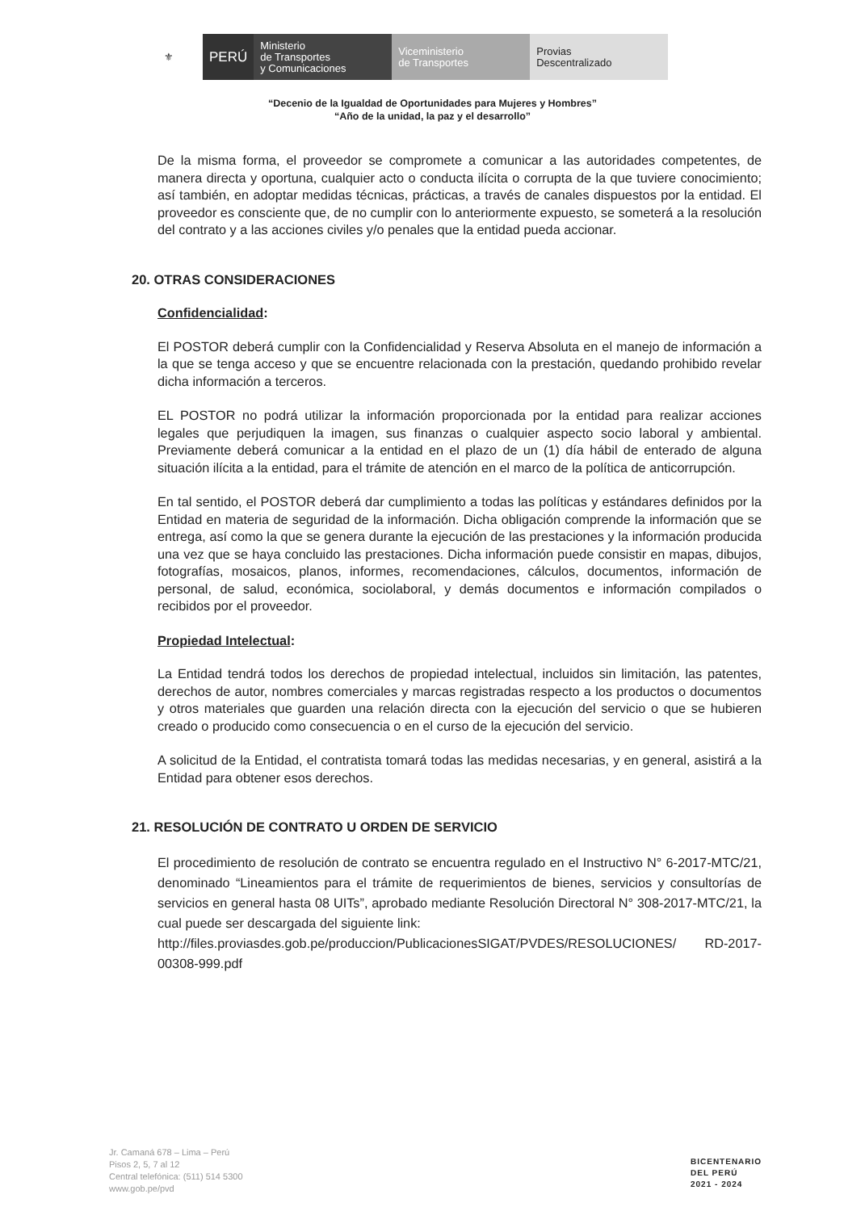⚜ PERÚ Ministerio
de Transportes
y Comunicaciones
Viceministerio
de Transportes
Provias
Descentralizado
“Decenio de la Igualdad de Oportunidades para Mujeres y Hombres”
“Año de la unidad, la paz y el desarrollo”
De la misma forma, el proveedor se compromete a comunicar a las autoridades competentes, de manera directa y oportuna, cualquier acto o conducta ilícita o corrupta de la que tuviere conocimiento; así también, en adoptar medidas técnicas, prácticas, a través de canales dispuestos por la entidad. El proveedor es consciente que, de no cumplir con lo anteriormente expuesto, se someterá a la resolución del contrato y a las acciones civiles y/o penales que la entidad pueda accionar.
20. OTRAS CONSIDERACIONES
Confidencialidad:
El POSTOR deberá cumplir con la Confidencialidad y Reserva Absoluta en el manejo de información a la que se tenga acceso y que se encuentre relacionada con la prestación, quedando prohibido revelar dicha información a terceros.
EL POSTOR no podrá utilizar la información proporcionada por la entidad para realizar acciones legales que perjudiquen la imagen, sus finanzas o cualquier aspecto socio laboral y ambiental. Previamente deberá comunicar a la entidad en el plazo de un (1) día hábil de enterado de alguna situación ilícita a la entidad, para el trámite de atención en el marco de la política de anticorrupción.
En tal sentido, el POSTOR deberá dar cumplimiento a todas las políticas y estándares definidos por la Entidad en materia de seguridad de la información. Dicha obligación comprende la información que se entrega, así como la que se genera durante la ejecución de las prestaciones y la información producida una vez que se haya concluido las prestaciones. Dicha información puede consistir en mapas, dibujos, fotografías, mosaicos, planos, informes, recomendaciones, cálculos, documentos, información de personal, de salud, económica, sociolaboral, y demás documentos e información compilados o recibidos por el proveedor.
Propiedad Intelectual:
La Entidad tendrá todos los derechos de propiedad intelectual, incluidos sin limitación, las patentes, derechos de autor, nombres comerciales y marcas registradas respecto a los productos o documentos y otros materiales que guarden una relación directa con la ejecución del servicio o que se hubieren creado o producido como consecuencia o en el curso de la ejecución del servicio.
A solicitud de la Entidad, el contratista tomará todas las medidas necesarias, y en general, asistirá a la Entidad para obtener esos derechos.
21. RESOLUCIÓN DE CONTRATO U ORDEN DE SERVICIO
El procedimiento de resolución de contrato se encuentra regulado en el Instructivo N° 6-2017-MTC/21, denominado “Lineamientos para el trámite de requerimientos de bienes, servicios y consultorías de servicios en general hasta 08 UITs”, aprobado mediante Resolución Directoral N° 308-2017-MTC/21, la cual puede ser descargada del siguiente link:
http://files.proviasdes.gob.pe/produccion/PublicacionesSIGAT/PVDES/RESOLUCIONES/ RD-2017-00308-999.pdf
Jr. Camaná 678 – Lima – Perú
Pisos 2, 5, 7 al 12
Central telefónica: (511) 514 5300
www.gob.pe/pvd
BICENTENARIO
DEL PERÚ
2021 - 2024